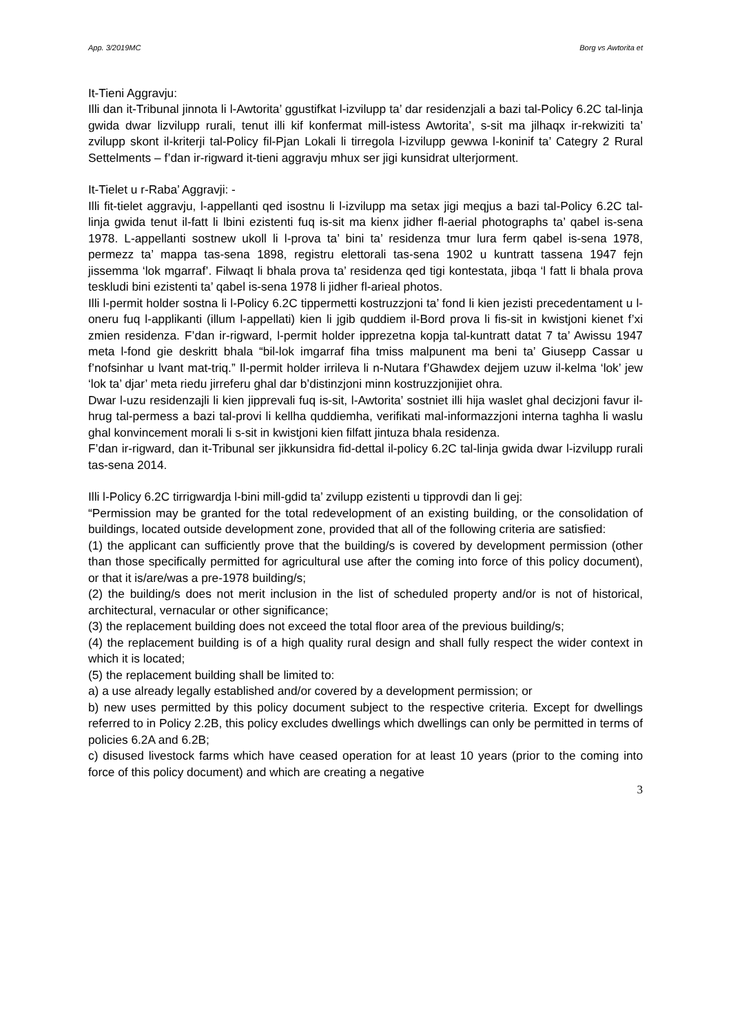App. 3/2019MC Borg vs Awtorita et
It-Tieni Aggravju:
Illi dan it-Tribunal jinnota li l-Awtorita’ ggustifkat l-izvilupp ta’ dar residenzjali a bazi tal-Policy 6.2C tal-linja gwida dwar lizvilupp rurali, tenut illi kif konfermat mill-istess Awtorita’, s-sit ma jilhaqx ir-rekwiziti ta’ zvilupp skont il-kriterji tal-Policy fil-Pjan Lokali li tirregola l-izvilupp gewwa l-koninif ta’ Categry 2 Rural Settelments – f’dan ir-rigward it-tieni aggravju mhux ser jigi kunsidrat ulterjorment.
It-Tielet u r-Raba’ Aggravji: -
Illi fit-tielet aggravju, l-appellanti qed isostnu li l-izvilupp ma setax jigi meqjus a bazi tal-Policy 6.2C tal-linja gwida tenut il-fatt li lbini ezistenti fuq is-sit ma kienx jidher fl-aerial photographs ta’ qabel is-sena 1978. L-appellanti sostnew ukoll li l-prova ta’ bini ta’ residenza tmur lura ferm qabel is-sena 1978, permezz ta’ mappa tas-sena 1898, registru elettorali tas-sena 1902 u kuntratt tassena 1947 fejn jissemma ‘lok mgarraf’. Filwaqt li bhala prova ta’ residenza qed tigi kontestata, jibqa ‘l fatt li bhala prova teskludi bini ezistenti ta’ qabel is-sena 1978 li jidher fl-arieal photos.
Illi l-permit holder sostna li l-Policy 6.2C tippermetti kostruzzjoni ta’ fond li kien jezisti precedentament u l-oneru fuq l-applikanti (illum l-appellati) kien li jgib quddiem il-Bord prova li fis-sit in kwistjoni kienet f’xi zmien residenza. F’dan ir-rigward, l-permit holder ipprezetna kopja tal-kuntratt datat 7 ta’ Awissu 1947 meta l-fond gie deskritt bhala “bil-lok imgarraf fiha tmiss malpunent ma beni ta’ Giusepp Cassar u f’nofsinhar u lvant mat-triq.” Il-permit holder irrileva li n-Nutara f’Ghawdex dejjem uzuw il-kelma ‘lok’ jew ‘lok ta’ djar’ meta riedu jirreferu ghal dar b’distinzjoni minn kostruzzjonijiet ohra.
Dwar l-uzu residenzajli li kien jipprevali fuq is-sit, l-Awtorita’ sostniet illi hija waslet ghal decizjoni favur il-hrug tal-permess a bazi tal-provi li kellha quddiemha, verifikati mal-informazzjoni interna taghha li waslu ghal konvincement morali li s-sit in kwistjoni kien filfatt jintuza bhala residenza.
F’dan ir-rigward, dan it-Tribunal ser jikkunsidra fid-dettal il-policy 6.2C tal-linja gwida dwar l-izvilupp rurali tas-sena 2014.
Illi l-Policy 6.2C tirrigwardja l-bini mill-gdid ta’ zvilupp ezistenti u tipprovdi dan li gej:
“Permission may be granted for the total redevelopment of an existing building, or the consolidation of buildings, located outside development zone, provided that all of the following criteria are satisfied:
(1) the applicant can sufficiently prove that the building/s is covered by development permission (other than those specifically permitted for agricultural use after the coming into force of this policy document), or that it is/are/was a pre-1978 building/s;
(2) the building/s does not merit inclusion in the list of scheduled property and/or is not of historical, architectural, vernacular or other significance;
(3) the replacement building does not exceed the total floor area of the previous building/s;
(4) the replacement building is of a high quality rural design and shall fully respect the wider context in which it is located;
(5) the replacement building shall be limited to:
a) a use already legally established and/or covered by a development permission; or
b) new uses permitted by this policy document subject to the respective criteria. Except for dwellings referred to in Policy 2.2B, this policy excludes dwellings which dwellings can only be permitted in terms of policies 6.2A and 6.2B;
c) disused livestock farms which have ceased operation for at least 10 years (prior to the coming into force of this policy document) and which are creating a negative
3